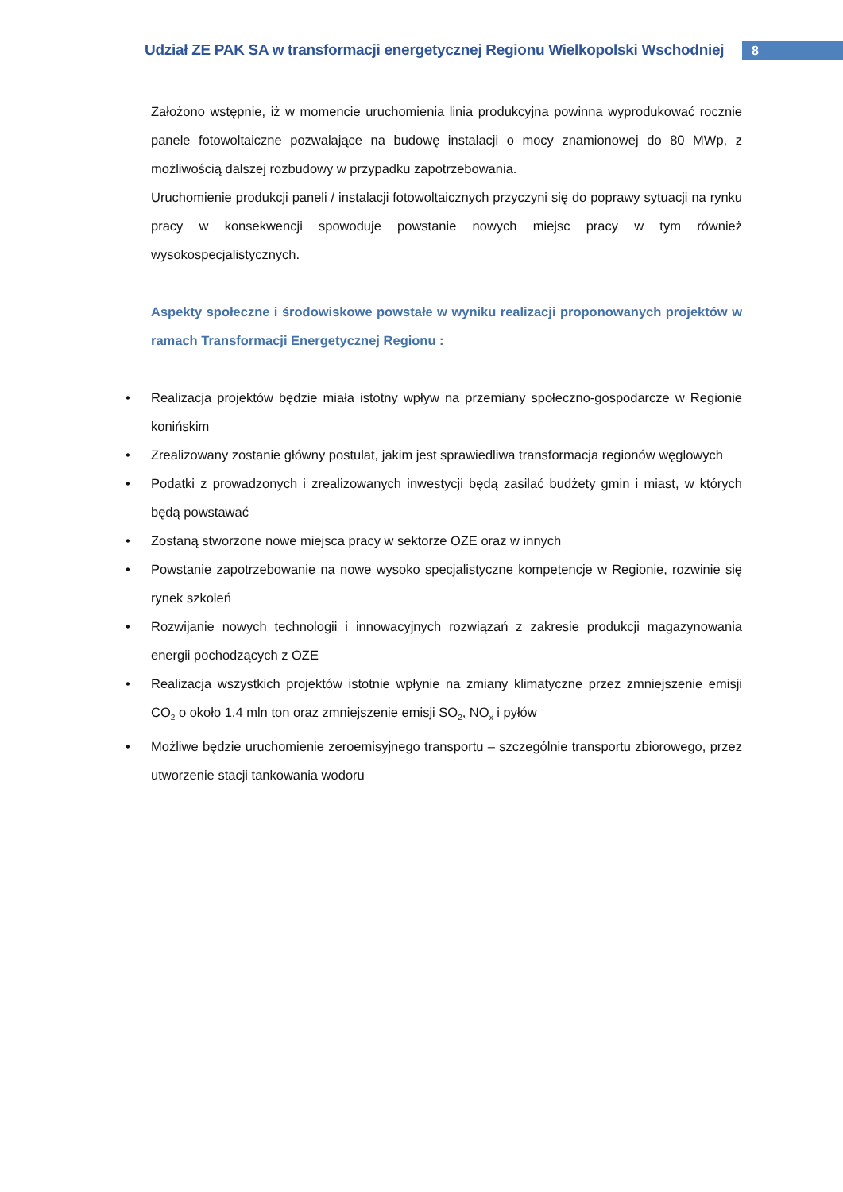Udział ZE PAK SA w transformacji energetycznej Regionu Wielkopolski Wschodniej
8
Założono wstępnie, iż w momencie uruchomienia linia produkcyjna powinna wyprodukować rocznie panele fotowoltaiczne pozwalające na budowę instalacji o mocy znamionowej do 80 MWp, z możliwością dalszej rozbudowy w przypadku zapotrzebowania.
Uruchomienie produkcji paneli / instalacji fotowoltaicznych przyczyni się do poprawy sytuacji na rynku pracy w konsekwencji spowoduje powstanie nowych miejsc pracy w tym również wysokospecjalistycznych.
Aspekty społeczne i środowiskowe powstałe w wyniku realizacji proponowanych projektów w ramach Transformacji Energetycznej Regionu :
• Realizacja projektów będzie miała istotny wpływ na przemiany społeczno-gospodarcze w Regionie konińskim
• Zrealizowany zostanie główny postulat, jakim jest sprawiedliwa transformacja regionów węglowych
• Podatki z prowadzonych i zrealizowanych inwestycji będą zasilać budżety gmin i miast, w których będą powstawać
• Zostaną stworzone nowe miejsca pracy w sektorze OZE oraz w innych
• Powstanie zapotrzebowanie na nowe wysoko specjalistyczne kompetencje w Regionie, rozwinie się rynek szkoleń
• Rozwijanie nowych technologii i innowacyjnych rozwiązań z zakresie produkcji magazynowania energii pochodzących z OZE
• Realizacja wszystkich projektów istotnie wpłynie na zmiany klimatyczne przez zmniejszenie emisji CO<sub>2</sub> o około 1,4 mln ton oraz zmniejszenie emisji SO<sub>2</sub>, NO<sub>x</sub> i pyłów
• Możliwe będzie uruchomienie zeroemisyjnego transportu – szczególnie transportu zbiorowego, przez utworzenie stacji tankowania wodoru